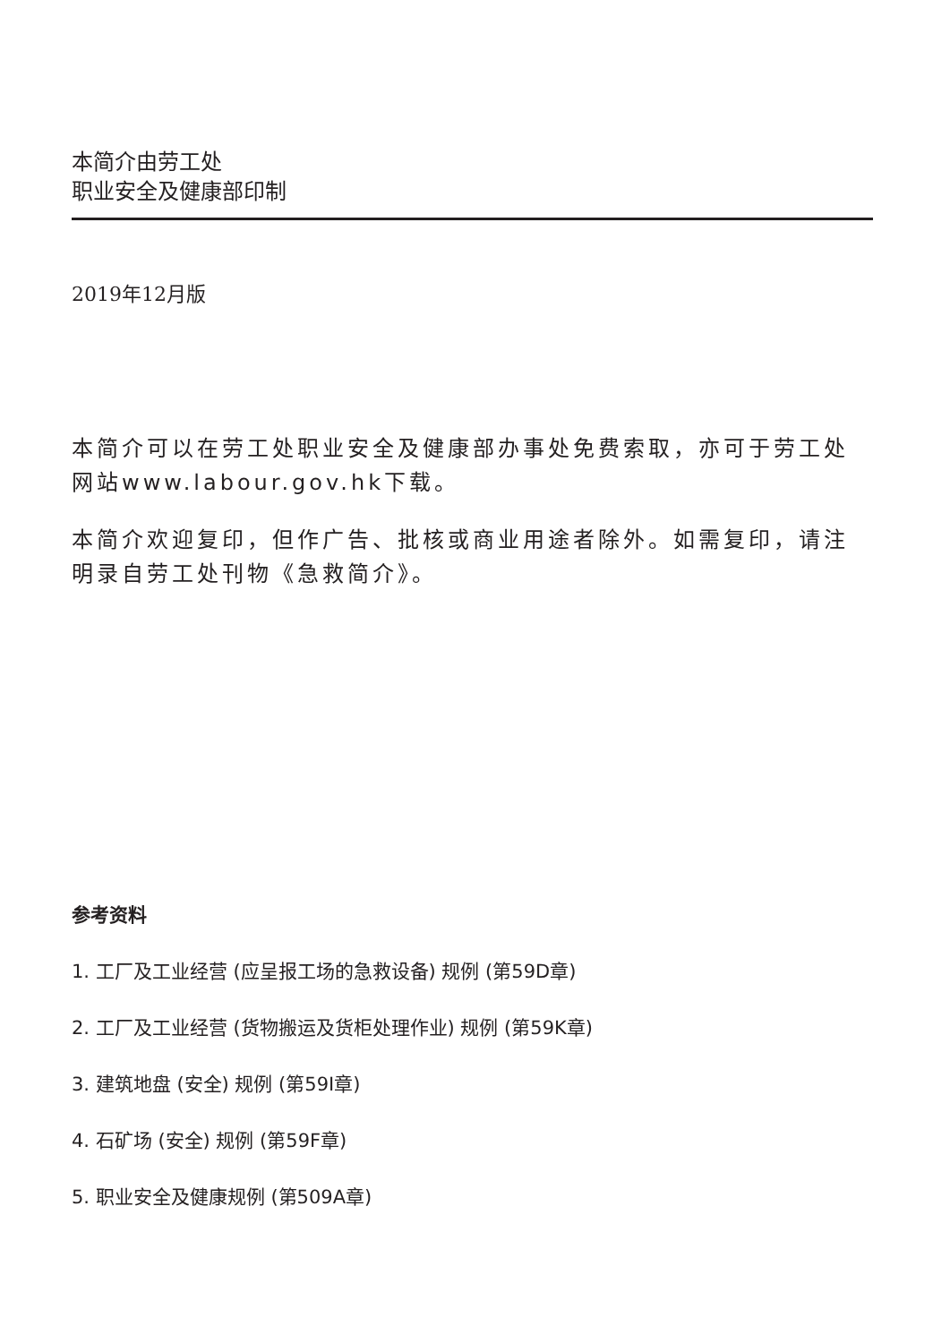本简介由劳工处
职业安全及健康部印制
2019年12月版
本简介可以在劳工处职业安全及健康部办事处免费索取，亦可于劳工处网站www.labour.gov.hk下载。
本简介欢迎复印，但作广告、批核或商业用途者除外。如需复印，请注明录自劳工处刊物《急救简介》。
参考资料
1. 工厂及工业经营 (应呈报工场的急救设备) 规例 (第59D章)
2. 工厂及工业经营 (货物搬运及货柜处理作业) 规例 (第59K章)
3. 建筑地盘 (安全) 规例 (第59I章)
4. 石矿场 (安全) 规例 (第59F章)
5. 职业安全及健康规例 (第509A章)